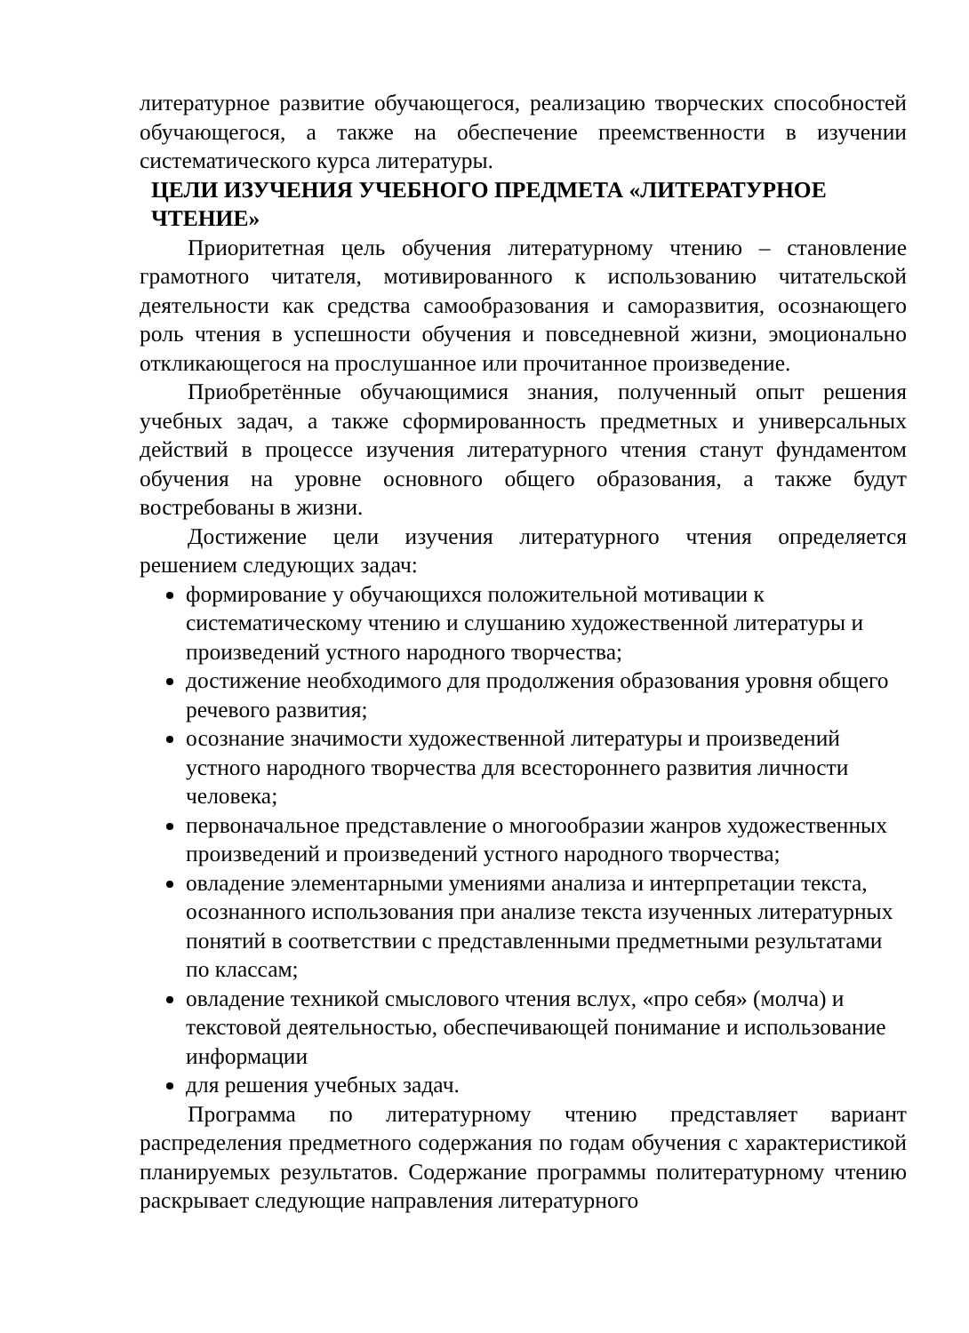литературное развитие обучающегося, реализацию творческих способностей обучающегося, а также на обеспечение преемственности в изучении систематического курса литературы.
ЦЕЛИ ИЗУЧЕНИЯ УЧЕБНОГО ПРЕДМЕТА «ЛИТЕРАТУРНОЕ ЧТЕНИЕ»
Приоритетная цель обучения литературному чтению – становление грамотного читателя, мотивированного к использованию читательской деятельности как средства самообразования и саморазвития, осознающего роль чтения в успешности обучения и повседневной жизни, эмоционально откликающегося на прослушанное или прочитанное произведение.
Приобретённые обучающимися знания, полученный опыт решения учебных задач, а также сформированность предметных и универсальных действий в процессе изучения литературного чтения станут фундаментом обучения на уровне основного общего образования, а также будут востребованы в жизни.
Достижение цели изучения литературного чтения определяется решением следующих задач:
формирование у обучающихся положительной мотивации к систематическому чтению и слушанию художественной литературы и произведений устного народного творчества;
достижение необходимого для продолжения образования уровня общего речевого развития;
осознание значимости художественной литературы и произведений устного народного творчества для всестороннего развития личности человека;
первоначальное представление о многообразии жанров художественных произведений и произведений устного народного творчества;
овладение элементарными умениями анализа и интерпретации текста, осознанного использования при анализе текста изученных литературных понятий в соответствии с представленными предметными результатами по классам;
овладение техникой смыслового чтения вслух, «про себя» (молча) и текстовой деятельностью, обеспечивающей понимание и использование информации
для решения учебных задач.
Программа по литературному чтению представляет вариант распределения предметного содержания по годам обучения с характеристикой планируемых результатов. Содержание программы политературному чтению раскрывает следующие направления литературного